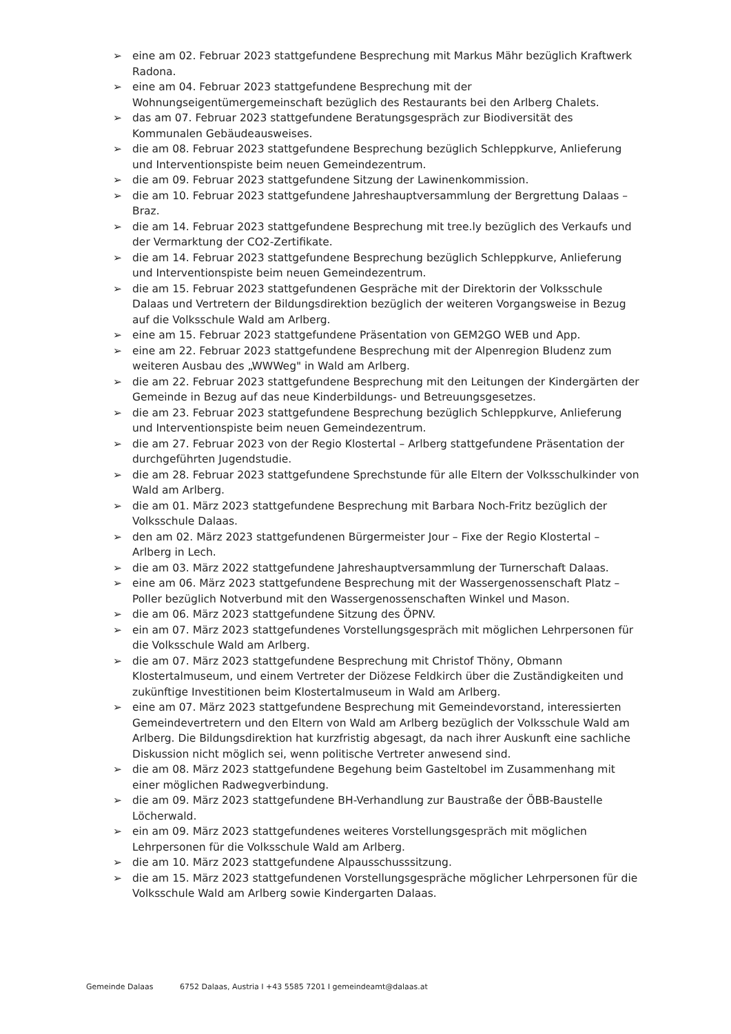➢ eine am 02. Februar 2023 stattgefundene Besprechung mit Markus Mähr bezüglich Kraftwerk Radona.
➢ eine am 04. Februar 2023 stattgefundene Besprechung mit der Wohnungseigentümergemeinschaft bezüglich des Restaurants bei den Arlberg Chalets.
➢ das am 07. Februar 2023 stattgefundene Beratungsgespräch zur Biodiversität des Kommunalen Gebäudeausweises.
➢ die am 08. Februar 2023 stattgefundene Besprechung bezüglich Schleppkurve, Anlieferung und Interventionspiste beim neuen Gemeindezentrum.
➢ die am 09. Februar 2023 stattgefundene Sitzung der Lawinenkommission.
➢ die am 10. Februar 2023 stattgefundene Jahreshauptversammlung der Bergrettung Dalaas – Braz.
➢ die am 14. Februar 2023 stattgefundene Besprechung mit tree.ly bezüglich des Verkaufs und der Vermarktung der CO2-Zertifikate.
➢ die am 14. Februar 2023 stattgefundene Besprechung bezüglich Schleppkurve, Anlieferung und Interventionspiste beim neuen Gemeindezentrum.
➢ die am 15. Februar 2023 stattgefundenen Gespräche mit der Direktorin der Volksschule Dalaas und Vertretern der Bildungsdirektion bezüglich der weiteren Vorgangsweise in Bezug auf die Volksschule Wald am Arlberg.
➢ eine am 15. Februar 2023 stattgefundene Präsentation von GEM2GO WEB und App.
➢ eine am 22. Februar 2023 stattgefundene Besprechung mit der Alpenregion Bludenz zum weiteren Ausbau des „WWWeg" in Wald am Arlberg.
➢ die am 22. Februar 2023 stattgefundene Besprechung mit den Leitungen der Kindergärten der Gemeinde in Bezug auf das neue Kinderbildungs- und Betreuungsgesetzes.
➢ die am 23. Februar 2023 stattgefundene Besprechung bezüglich Schleppkurve, Anlieferung und Interventionspiste beim neuen Gemeindezentrum.
➢ die am 27. Februar 2023 von der Regio Klostertal – Arlberg stattgefundene Präsentation der durchgeführten Jugendstudie.
➢ die am 28. Februar 2023 stattgefundene Sprechstunde für alle Eltern der Volksschulkinder von Wald am Arlberg.
➢ die am 01. März 2023 stattgefundene Besprechung mit Barbara Noch-Fritz bezüglich der Volksschule Dalaas.
➢ den am 02. März 2023 stattgefundenen Bürgermeister Jour – Fixe der Regio Klostertal – Arlberg in Lech.
➢ die am 03. März 2022 stattgefundene Jahreshauptversammlung der Turnerschaft Dalaas.
➢ eine am 06. März 2023 stattgefundene Besprechung mit der Wassergenossenschaft Platz – Poller bezüglich Notverbund mit den Wassergenossenschaften Winkel und Mason.
➢ die am 06. März 2023 stattgefundene Sitzung des ÖPNV.
➢ ein am 07. März 2023 stattgefundenes Vorstellungsgespräch mit möglichen Lehrpersonen für die Volksschule Wald am Arlberg.
➢ die am 07. März 2023 stattgefundene Besprechung mit Christof Thöny, Obmann Klostertalmuseum, und einem Vertreter der Diözese Feldkirch über die Zuständigkeiten und zukünftige Investitionen beim Klostertalmuseum in Wald am Arlberg.
➢ eine am 07. März 2023 stattgefundene Besprechung mit Gemeindevorstand, interessierten Gemeindevertretern und den Eltern von Wald am Arlberg bezüglich der Volksschule Wald am Arlberg. Die Bildungsdirektion hat kurzfristig abgesagt, da nach ihrer Auskunft eine sachliche Diskussion nicht möglich sei, wenn politische Vertreter anwesend sind.
➢ die am 08. März 2023 stattgefundene Begehung beim Gasteltobel im Zusammenhang mit einer möglichen Radwegverbindung.
➢ die am 09. März 2023 stattgefundene BH-Verhandlung zur Baustraße der ÖBB-Baustelle Löcherwald.
➢ ein am 09. März 2023 stattgefundenes weiteres Vorstellungsgespräch mit möglichen Lehrpersonen für die Volksschule Wald am Arlberg.
➢ die am 10. März 2023 stattgefundene Alpausschusssitzung.
➢ die am 15. März 2023 stattgefundenen Vorstellungsgespräche möglicher Lehrpersonen für die Volksschule Wald am Arlberg sowie Kindergarten Dalaas.
Gemeinde Dalaas 6752 Dalaas, Austria I +43 5585 7201 I gemeindeamt@dalaas.at